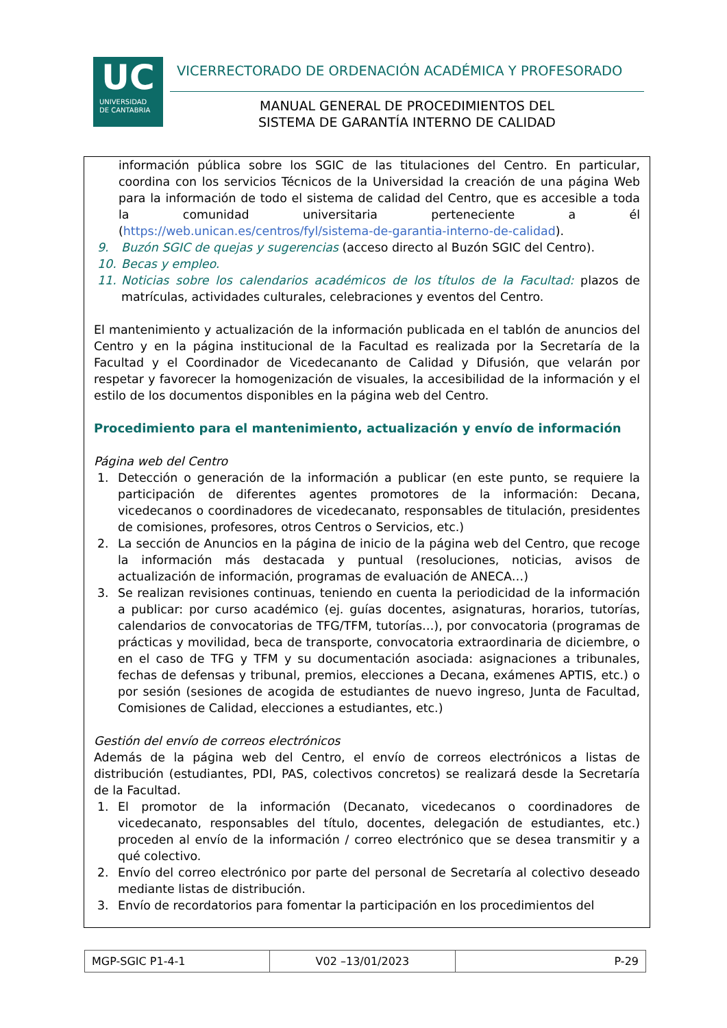UC
UNIVERSIDAD
DE CANTABRIA
VICERRECTORADO DE ORDENACIÓN ACADÉMICA Y PROFESORADO
MANUAL GENERAL DE PROCEDIMIENTOS DEL
SISTEMA DE GARANTÍA INTERNO DE CALIDAD
información pública sobre los SGIC de las titulaciones del Centro. En particular, coordina con los servicios Técnicos de la Universidad la creación de una página Web para la información de todo el sistema de calidad del Centro, que es accesible a toda la comunidad universitaria perteneciente a él (https://web.unican.es/centros/fyl/sistema-de-garantia-interno-de-calidad).
9. Buzón SGIC de quejas y sugerencias (acceso directo al Buzón SGIC del Centro).
10. Becas y empleo.
11. Noticias sobre los calendarios académicos de los títulos de la Facultad: plazos de matrículas, actividades culturales, celebraciones y eventos del Centro.
El mantenimiento y actualización de la información publicada en el tablón de anuncios del Centro y en la página institucional de la Facultad es realizada por la Secretaría de la Facultad y el Coordinador de Vicedecananto de Calidad y Difusión, que velarán por respetar y favorecer la homogenización de visuales, la accesibilidad de la información y el estilo de los documentos disponibles en la página web del Centro.
Procedimiento para el mantenimiento, actualización y envío de información
Página web del Centro
1. Detección o generación de la información a publicar (en este punto, se requiere la participación de diferentes agentes promotores de la información: Decana, vicedecanos o coordinadores de vicedecanato, responsables de titulación, presidentes de comisiones, profesores, otros Centros o Servicios, etc.)
2. La sección de Anuncios en la página de inicio de la página web del Centro, que recoge la información más destacada y puntual (resoluciones, noticias, avisos de actualización de información, programas de evaluación de ANECA…)
3. Se realizan revisiones continuas, teniendo en cuenta la periodicidad de la información a publicar: por curso académico (ej. guías docentes, asignaturas, horarios, tutorías, calendarios de convocatorias de TFG/TFM, tutorías…), por convocatoria (programas de prácticas y movilidad, beca de transporte, convocatoria extraordinaria de diciembre, o en el caso de TFG y TFM y su documentación asociada: asignaciones a tribunales, fechas de defensas y tribunal, premios, elecciones a Decana, exámenes APTIS, etc.) o por sesión (sesiones de acogida de estudiantes de nuevo ingreso, Junta de Facultad, Comisiones de Calidad, elecciones a estudiantes, etc.)
Gestión del envío de correos electrónicos
Además de la página web del Centro, el envío de correos electrónicos a listas de distribución (estudiantes, PDI, PAS, colectivos concretos) se realizará desde la Secretaría de la Facultad.
1. El promotor de la información (Decanato, vicedecanos o coordinadores de vicedecanato, responsables del título, docentes, delegación de estudiantes, etc.) proceden al envío de la información / correo electrónico que se desea transmitir y a qué colectivo.
2. Envío del correo electrónico por parte del personal de Secretaría al colectivo deseado mediante listas de distribución.
3. Envío de recordatorios para fomentar la participación en los procedimientos del
| MGP-SGIC P1-4-1 | V02 –13/01/2023 | P-29 |